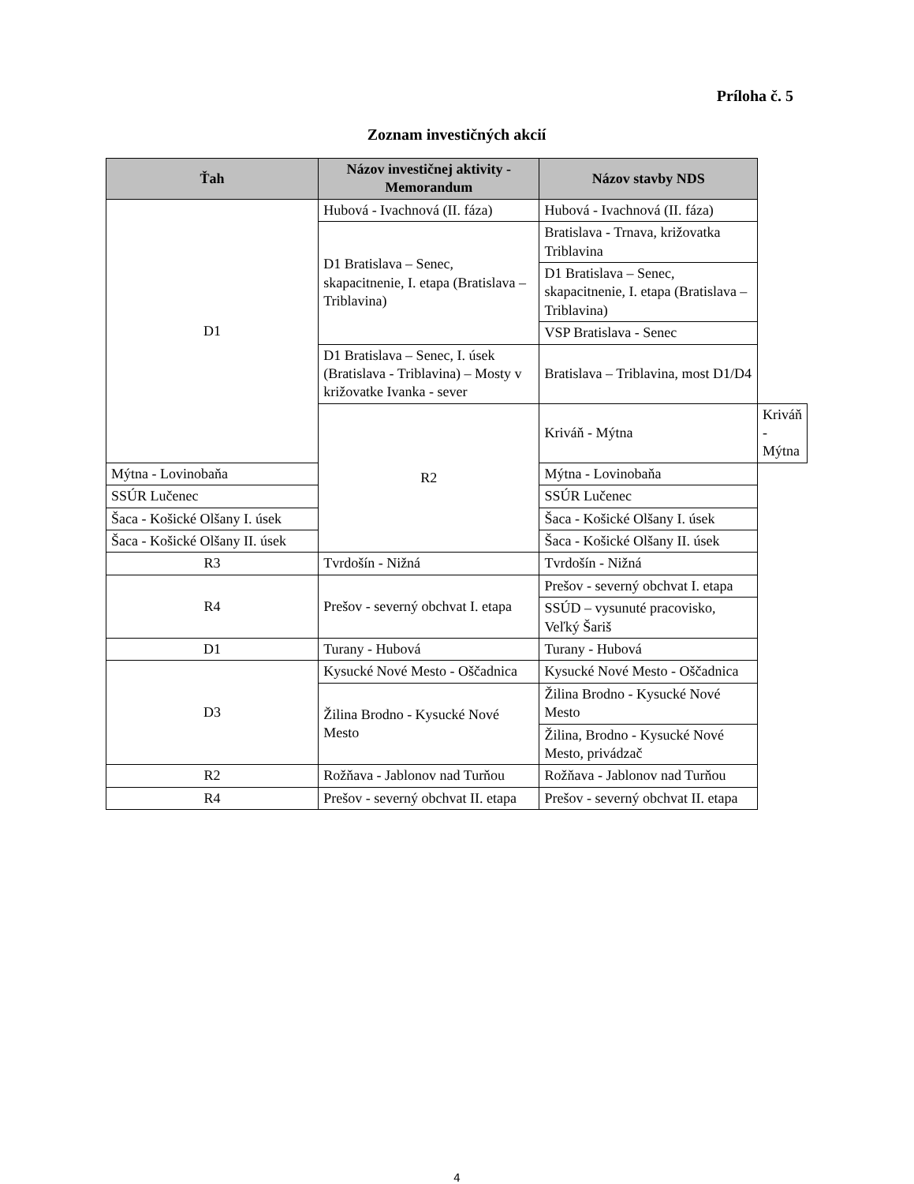Príloha č. 5
Zoznam investičných akcií
| Ťah | Názov investičnej aktivity - Memorandum | Názov stavby NDS | |
| --- | --- | --- | --- |
| D1 | Hubová - Ivachnová (II. fáza) | Hubová - Ivachnová (II. fáza) | |
| | D1 Bratislava – Senec, skapacitnenie, I. etapa (Bratislava – Triblavina) | Bratislava - Trnava, križovatka Triblavina | |
| | | D1 Bratislava – Senec, skapacitnenie, I. etapa (Bratislava – Triblavina) | |
| | | VSP Bratislava - Senec | |
| | D1 Bratislava – Senec, I. úsek (Bratislava - Triblavina) – Mosty v križovatke Ivanka - sever | Bratislava – Triblavina, most D1/D4 | |
| | R2 | Kriváň - Mýtna | Kriváň - Mýtna |
| Mýtna - Lovinobaňa | | Mýtna - Lovinobaňa | |
| SSÚR Lučenec | | SSÚR Lučenec | |
| Šaca - Košické Olšany I. úsek | | Šaca - Košické Olšany I. úsek | |
| Šaca - Košické Olšany II. úsek | | Šaca - Košické Olšany II. úsek | |
| R3 | Tvrdošín - Nižná | Tvrdošín - Nižná | |
| R4 | Prešov - severný obchvat I. etapa | Prešov - severný obchvat I. etapa | |
| | | SSÚD – vysunuté pracovisko, Veľký Šariš | |
| D1 | Turany - Hubová | Turany - Hubová | |
| D3 | Kysucké Nové Mesto - Oščadnica | Kysucké Nové Mesto - Oščadnica | |
| | Žilina Brodno - Kysucké Nové Mesto | Žilina Brodno - Kysucké Nové Mesto | |
| | | Žilina, Brodno - Kysucké Nové Mesto, privádzač | |
| R2 | Rožňava - Jablonov nad Turňou | Rožňava - Jablonov nad Turňou | |
| R4 | Prešov - severný obchvat II. etapa | Prešov - severný obchvat II. etapa | |
4